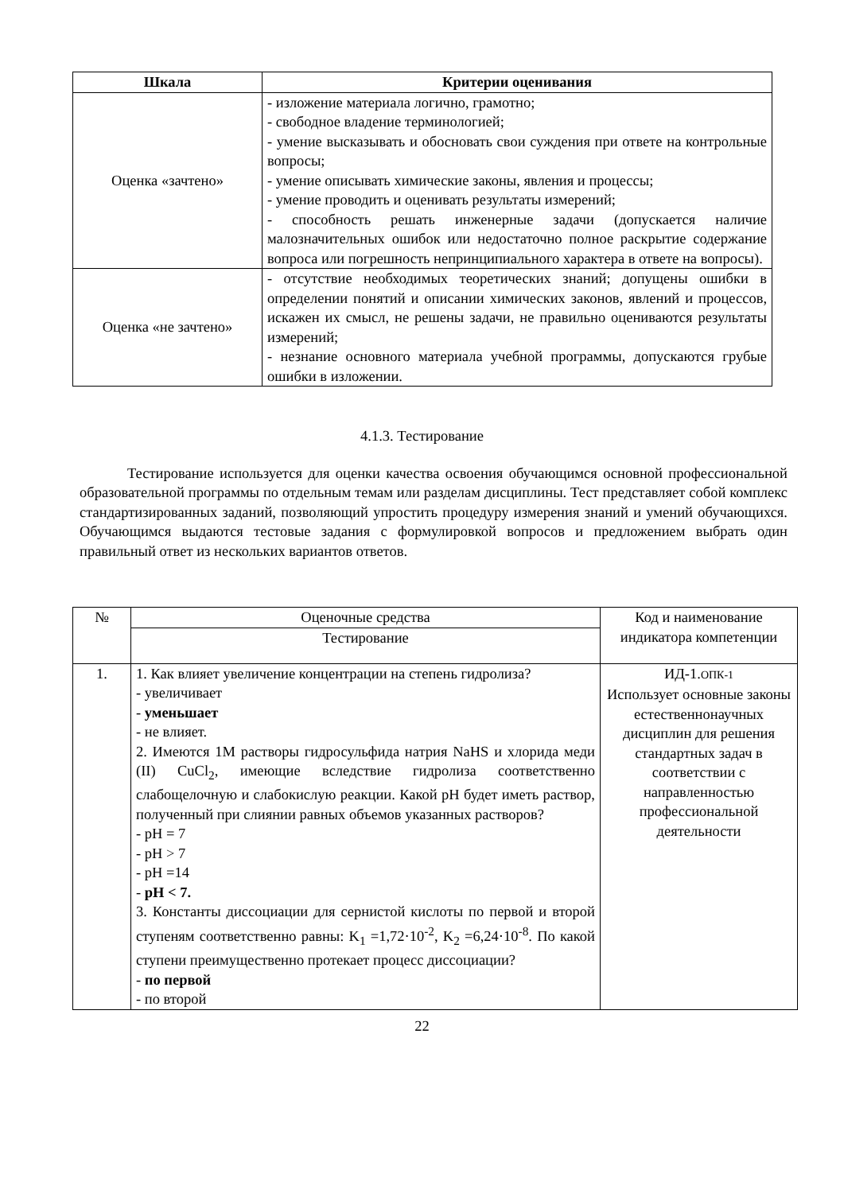| Шкала | Критерии оценивания |
| --- | --- |
| Оценка «зачтено» | - изложение материала логично, грамотно; - свободное владение терминологией; - умение высказывать и обосновать свои суждения при ответе на контрольные вопросы; - умение описывать химические законы, явления и процессы; - умение проводить и оценивать результаты измерений; - способность решать инженерные задачи (допускается наличие малозначительных ошибок или недостаточно полное раскрытие содержание вопроса или погрешность непринципиального характера в ответе на вопросы). |
| Оценка «не зачтено» | - отсутствие необходимых теоретических знаний; допущены ошибки в определении понятий и описании химических законов, явлений и процессов, искажен их смысл, не решены задачи, не правильно оцениваются результаты измерений; - незнание основного материала учебной программы, допускаются грубые ошибки в изложении. |
4.1.3. Тестирование
Тестирование используется для оценки качества освоения обучающимся основной профессиональной образовательной программы по отдельным темам или разделам дисциплины. Тест представляет собой комплекс стандартизированных заданий, позволяющий упростить процедуру измерения знаний и умений обучающихся. Обучающимся выдаются тестовые задания с формулировкой вопросов и предложением выбрать один правильный ответ из нескольких вариантов ответов.
| № | Оценочные средства | Код и наименование индикатора компетенции |
| | Тестирование | |
| 1. | 1. Как влияет увеличение концентрации на степень гидролиза? - увеличивает - уменьшает - не влияет. 2. Имеются 1М растворы гидросульфида натрия NaHS и хлорида меди (II) CuCl<sub>2</sub>, имеющие вследствие гидролиза соответственно слабощелочную и слабокислую реакции. Какой pH будет иметь раствор, полученный при слиянии равных объемов указанных растворов? - pH = 7 - pH > 7 - pH =14 - pH < 7. 3. Константы диссоциации для сернистой кислоты по первой и второй ступеням соответственно равны: K<sub>1</sub> =1,72·10<sup>-2</sup>, K<sub>2</sub> =6,24·10<sup>-8</sup>. По какой ступени преимущественно протекает процесс диссоциации? - по первой - по второй | ИД-1. ОПК-1 Использует основные законы естественнонаучных дисциплин для решения стандартных задач в соответствии с направленностью профессиональной деятельности |
22